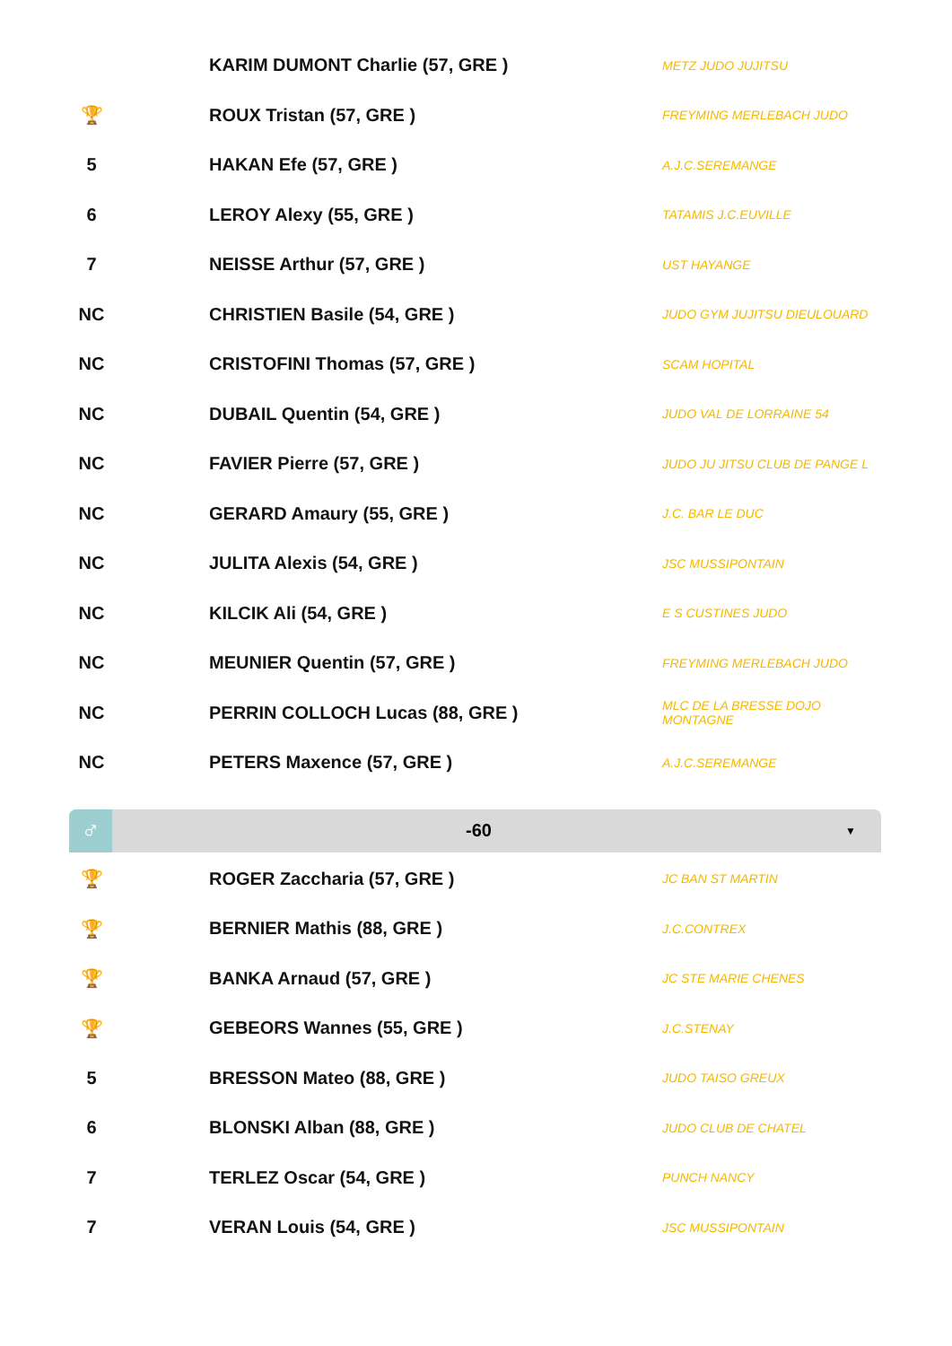| | | KARIM DUMONT Charlie (57, GRE ) | METZ JUDO JUJITSU |
| 🏆 | | ROUX Tristan (57, GRE ) | FREYMING MERLEBACH JUDO |
| 5 | | HAKAN Efe (57, GRE ) | A.J.C.SEREMANGE |
| 6 | | LEROY Alexy (55, GRE ) | TATAMIS J.C.EUVILLE |
| 7 | | NEISSE Arthur (57, GRE ) | UST HAYANGE |
| NC | | CHRISTIEN Basile (54, GRE ) | JUDO GYM JUJITSU DIEULOUARD |
| NC | | CRISTOFINI Thomas (57, GRE ) | SCAM HOPITAL |
| NC | | DUBAIL Quentin (54, GRE ) | JUDO VAL DE LORRAINE 54 |
| NC | | FAVIER Pierre (57, GRE ) | JUDO JU JITSU CLUB DE PANGE L |
| NC | | GERARD Amaury (55, GRE ) | J.C. BAR LE DUC |
| NC | | JULITA Alexis (54, GRE ) | JSC MUSSIPONTAIN |
| NC | | KILCIK Ali (54, GRE ) | E S CUSTINES JUDO |
| NC | | MEUNIER Quentin (57, GRE ) | FREYMING MERLEBACH JUDO |
| NC | | PERRIN COLLOCH Lucas (88, GRE ) | MLC DE LA BRESSE DOJO MONTAGNE |
| NC | | PETERS Maxence (57, GRE ) | A.J.C.SEREMANGE |
♂
-60
▼
| 🏆 | | ROGER Zaccharia (57, GRE ) | JC BAN ST MARTIN |
| 🏆 | | BERNIER Mathis (88, GRE ) | J.C.CONTREX |
| 🏆 | | BANKA Arnaud (57, GRE ) | JC STE MARIE CHENES |
| 🏆 | | GEBEORS Wannes (55, GRE ) | J.C.STENAY |
| 5 | | BRESSON Mateo (88, GRE ) | JUDO TAISO GREUX |
| 6 | | BLONSKI Alban (88, GRE ) | JUDO CLUB DE CHATEL |
| 7 | | TERLEZ Oscar (54, GRE ) | PUNCH NANCY |
| 7 | | VERAN Louis (54, GRE ) | JSC MUSSIPONTAIN |